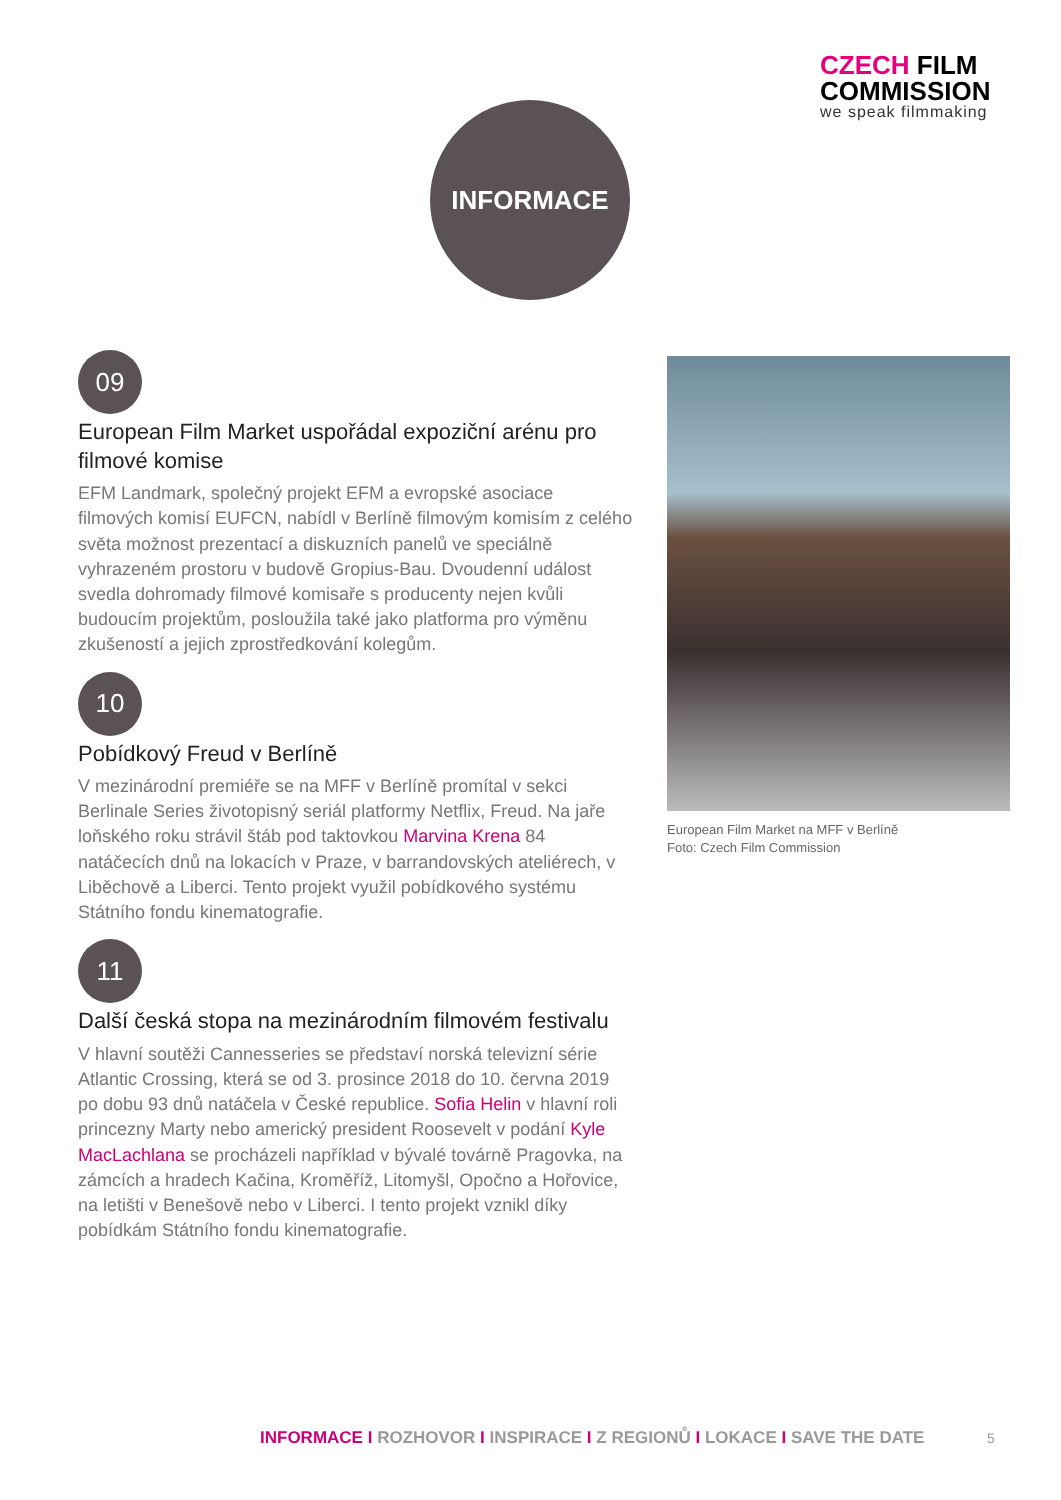CZECH FILM
COMMISSION
we speak filmmaking
INFORMACE
09
European Film Market uspořádal expoziční arénu pro filmové komise
EFM Landmark, společný projekt EFM a evropské asociace filmových komisí EUFCN, nabídl v Berlíně filmovým komisím z celého světa možnost prezentací a diskuzních panelů ve speciálně vyhrazeném prostoru v budově Gropius-Bau. Dvoudenní událost svedla dohromady filmové komisaře s producenty nejen kvůli budoucím projektům, posloužila také jako platforma pro výměnu zkušeností a jejich zprostředkování kolegům.
10
Pobídkový Freud v Berlíně
V mezinárodní premiéře se na MFF v Berlíně promítal v sekci Berlinale Series životopisný seriál platformy Netflix, Freud. Na jaře loňského roku strávil štáb pod taktovkou Marvina Krena 84 natáčecích dnů na lokacích v Praze, v barrandovských ateliérech, v Liběchově a Liberci. Tento projekt využil pobídkového systému Státního fondu kinematografie.
11
Další česká stopa na mezinárodním filmovém festivalu
V hlavní soutěži Cannesseries se představí norská televizní série Atlantic Crossing, která se od 3. prosince 2018 do 10. června 2019 po dobu 93 dnů natáčela v České republice. Sofia Helin v hlavní roli princezny Marty nebo americký president Roosevelt v podání Kyle MacLachlana se procházeli například v bývalé továrně Pragovka, na zámcích a hradech Kačina, Kroměříž, Litomyšl, Opočno a Hořovice, na letišti v Benešově nebo v Liberci. I tento projekt vznikl díky pobídkám Státního fondu kinematografie.
European Film Market na MFF v Berlíně
Foto: Czech Film Commission
INFORMACE I ROZHOVOR I INSPIRACE I Z REGIONŮ I LOKACE I SAVE THE DATE
5